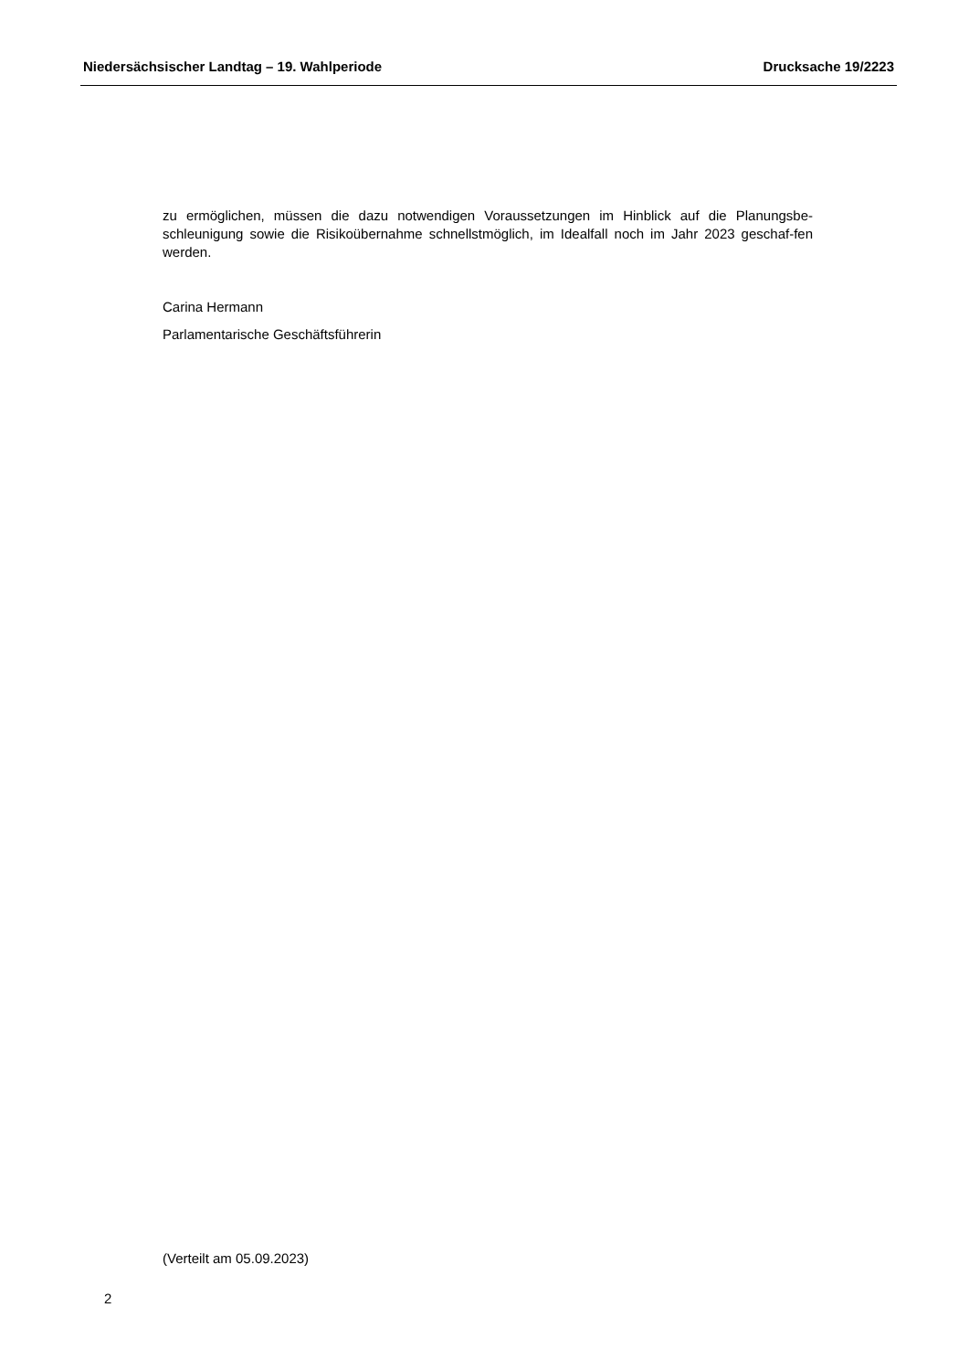Niedersächsischer Landtag – 19. Wahlperiode Drucksache 19/2223
zu ermöglichen, müssen die dazu notwendigen Voraussetzungen im Hinblick auf die Planungsbe-schleunigung sowie die Risikoübernahme schnellstmöglich, im Idealfall noch im Jahr 2023 geschaf-fen werden.
Carina Hermann
Parlamentarische Geschäftsführerin
(Verteilt am 05.09.2023)
2